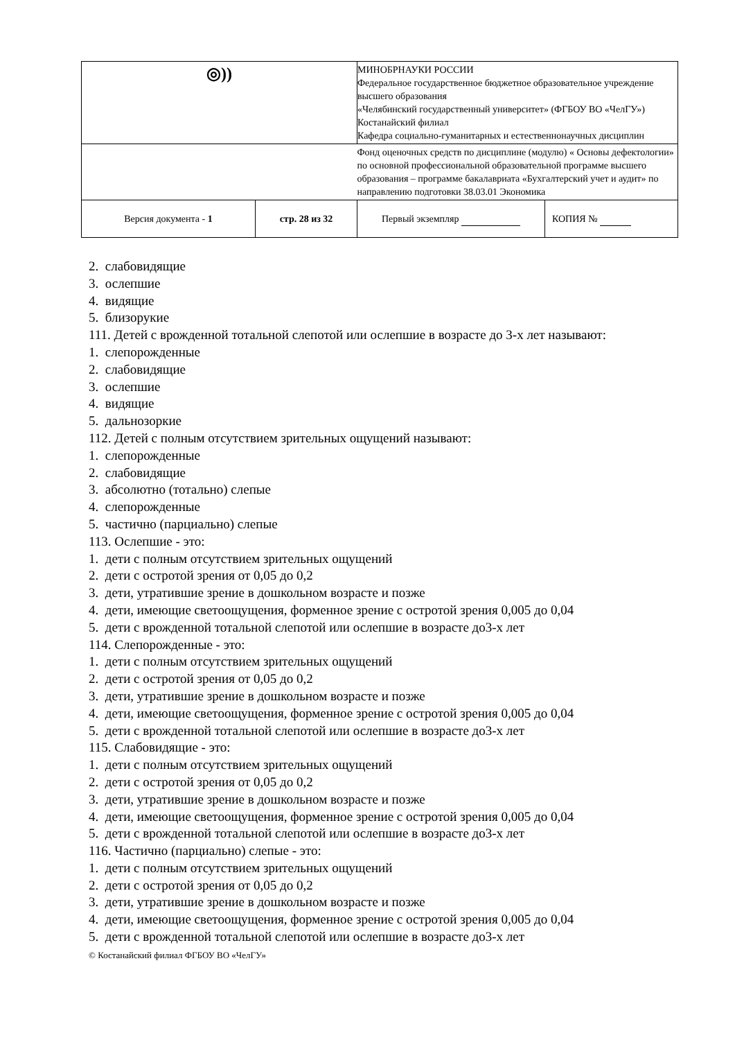| ◎)) | | МИНОБРНАУКИ РОССИИ Федеральное государственное бюджетное образовательное учреждение высшего образования «Челябинский государственный университет» (ФГБОУ ВО «ЧелГУ») Костанайский филиал Кафедра социально-гуманитарных и естественнонаучных дисциплин | |
| | | Фонд оценочных средств по дисциплине (модулю) « Основы дефектологии» по основной профессиональной образовательной программе высшего образования – программе бакалавриата «Бухгалтерский учет и аудит» по направлению подготовки 38.03.01 Экономика | |
| Версия документа - 1 | стр. 28 из 32 | Первый экземпляр | КОПИЯ № |
2. слабовидящие
3. ослепшие
4. видящие
5. близорукие
111. Детей с врожденной тотальной слепотой или ослепшие в возрасте до 3-х лет называют:
1. слепорожденные
2. слабовидящие
3. ослепшие
4. видящие
5. дальнозоркие
112. Детей с полным отсутствием зрительных ощущений называют:
1. слепорожденные
2. слабовидящие
3. абсолютно (тотально) слепые
4. слепорожденные
5. частично (парциально) слепые
113. Ослепшие - это:
1. дети с полным отсутствием зрительных ощущений
2. дети с остротой зрения от 0,05 до 0,2
3. дети, утратившие зрение в дошкольном возрасте и позже
4. дети, имеющие светоощущения, форменное зрение с остротой зрения 0,005 до 0,04
5. дети с врожденной тотальной слепотой или ослепшие в возрасте до3-х лет
114. Слепорожденные - это:
1. дети с полным отсутствием зрительных ощущений
2. дети с остротой зрения от 0,05 до 0,2
3. дети, утратившие зрение в дошкольном возрасте и позже
4. дети, имеющие светоощущения, форменное зрение с остротой зрения 0,005 до 0,04
5. дети с врожденной тотальной слепотой или ослепшие в возрасте до3-х лет
115. Слабовидящие - это:
1. дети с полным отсутствием зрительных ощущений
2. дети с остротой зрения от 0,05 до 0,2
3. дети, утратившие зрение в дошкольном возрасте и позже
4. дети, имеющие светоощущения, форменное зрение с остротой зрения 0,005 до 0,04
5. дети с врожденной тотальной слепотой или ослепшие в возрасте до3-х лет
116. Частично (парциально) слепые - это:
1. дети с полным отсутствием зрительных ощущений
2. дети с остротой зрения от 0,05 до 0,2
3. дети, утратившие зрение в дошкольном возрасте и позже
4. дети, имеющие светоощущения, форменное зрение с остротой зрения 0,005 до 0,04
5. дети с врожденной тотальной слепотой или ослепшие в возрасте до3-х лет
© Костанайский филиал ФГБОУ ВО «ЧелГУ»